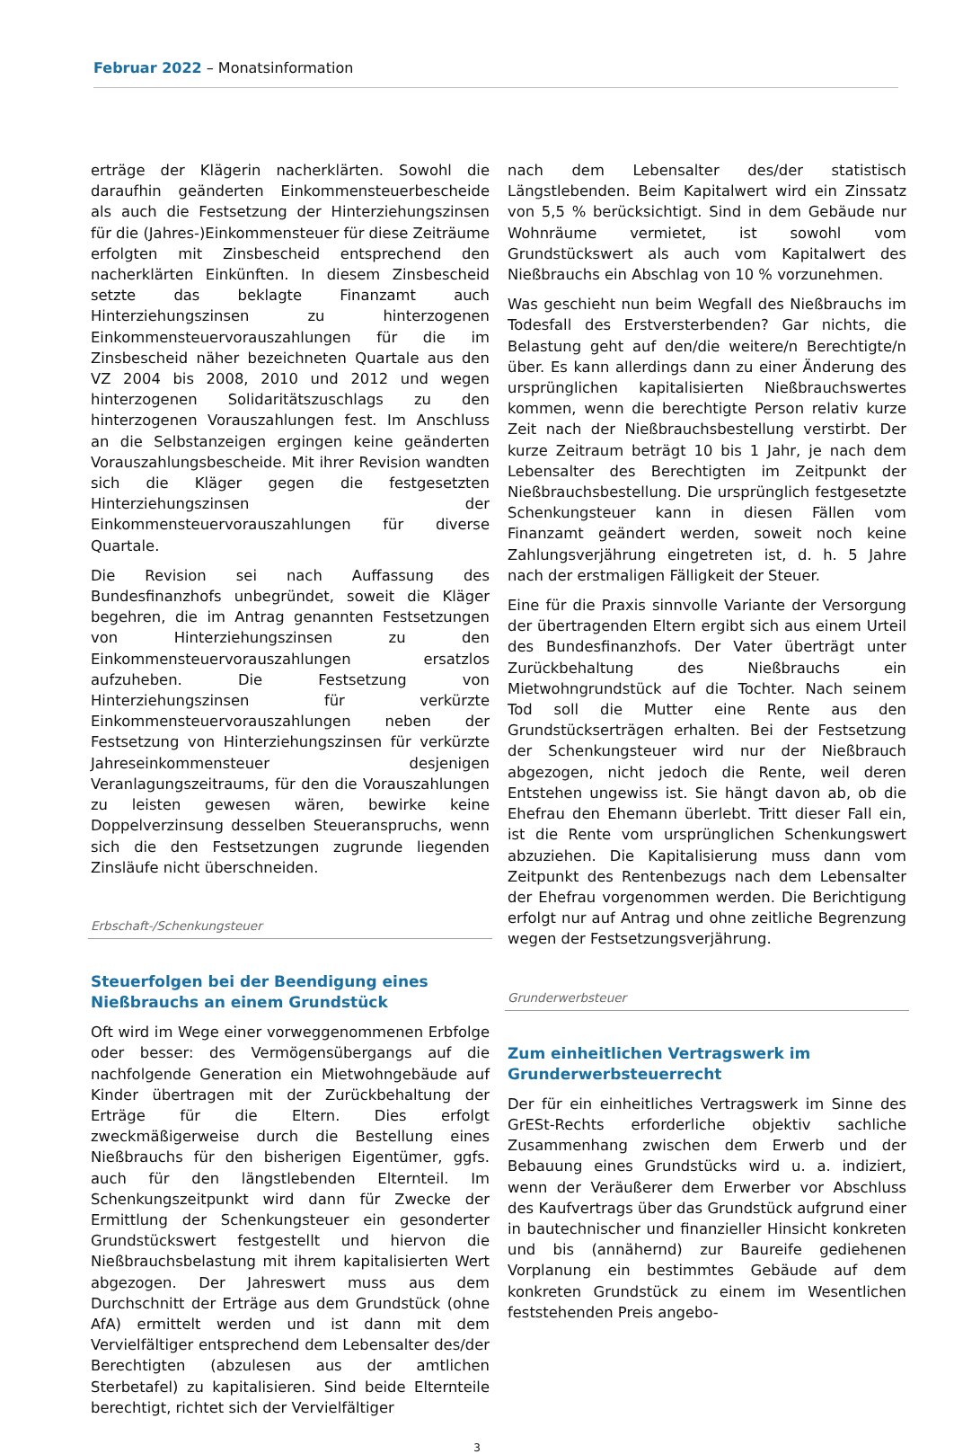Februar 2022 – Monatsinformation
erträge der Klägerin nacherklärten. Sowohl die daraufhin geänderten Einkommensteuerbescheide als auch die Festsetzung der Hinterziehungszinsen für die (Jahres-)Einkommensteuer für diese Zeiträume erfolgten mit Zinsbescheid entsprechend den nacherklärten Einkünften. In diesem Zinsbescheid setzte das beklagte Finanzamt auch Hinterziehungszinsen zu hinterzogenen Einkommensteuervorauszahlungen für die im Zinsbescheid näher bezeichneten Quartale aus den VZ 2004 bis 2008, 2010 und 2012 und wegen hinterzogenen Solidaritätszuschlags zu den hinterzogenen Vorauszahlungen fest. Im Anschluss an die Selbstanzeigen ergingen keine geänderten Vorauszahlungsbescheide. Mit ihrer Revision wandten sich die Kläger gegen die festgesetzten Hinterziehungszinsen der Einkommensteuervorauszahlungen für diverse Quartale.
Die Revision sei nach Auffassung des Bundesfinanzhofs unbegründet, soweit die Kläger begehren, die im Antrag genannten Festsetzungen von Hinterziehungszinsen zu den Einkommensteuervorauszahlungen ersatzlos aufzuheben. Die Festsetzung von Hinterziehungszinsen für verkürzte Einkommensteuervorauszahlungen neben der Festsetzung von Hinterziehungszinsen für verkürzte Jahreseinkommensteuer desjenigen Veranlagungszeitraums, für den die Vorauszahlungen zu leisten gewesen wären, bewirke keine Doppelverzinsung desselben Steueranspruchs, wenn sich die den Festsetzungen zugrunde liegenden Zinsläufe nicht überschneiden.
Erbschaft-/Schenkungsteuer
Steuerfolgen bei der Beendigung eines Nießbrauchs an einem Grundstück
Oft wird im Wege einer vorweggenommenen Erbfolge oder besser: des Vermögensübergangs auf die nachfolgende Generation ein Mietwohngebäude auf Kinder übertragen mit der Zurückbehaltung der Erträge für die Eltern. Dies erfolgt zweckmäßigerweise durch die Bestellung eines Nießbrauchs für den bisherigen Eigentümer, ggfs. auch für den längstlebenden Elternteil. Im Schenkungszeitpunkt wird dann für Zwecke der Ermittlung der Schenkungsteuer ein gesonderter Grundstückswert festgestellt und hiervon die Nießbrauchsbelastung mit ihrem kapitalisierten Wert abgezogen. Der Jahreswert muss aus dem Durchschnitt der Erträge aus dem Grundstück (ohne AfA) ermittelt werden und ist dann mit dem Vervielfältiger entsprechend dem Lebensalter des/der Berechtigten (abzulesen aus der amtlichen Sterbetafel) zu kapitalisieren. Sind beide Elternteile berechtigt, richtet sich der Vervielfältiger
nach dem Lebensalter des/der statistisch Längstlebenden. Beim Kapitalwert wird ein Zinssatz von 5,5 % berücksichtigt. Sind in dem Gebäude nur Wohnräume vermietet, ist sowohl vom Grundstückswert als auch vom Kapitalwert des Nießbrauchs ein Abschlag von 10 % vorzunehmen.
Was geschieht nun beim Wegfall des Nießbrauchs im Todesfall des Erstversterbenden? Gar nichts, die Belastung geht auf den/die weitere/n Berechtigte/n über. Es kann allerdings dann zu einer Änderung des ursprünglichen kapitalisierten Nießbrauchswertes kommen, wenn die berechtigte Person relativ kurze Zeit nach der Nießbrauchsbestellung verstirbt. Der kurze Zeitraum beträgt 10 bis 1 Jahr, je nach dem Lebensalter des Berechtigten im Zeitpunkt der Nießbrauchsbestellung. Die ursprünglich festgesetzte Schenkungsteuer kann in diesen Fällen vom Finanzamt geändert werden, soweit noch keine Zahlungsverjährung eingetreten ist, d. h. 5 Jahre nach der erstmaligen Fälligkeit der Steuer.
Eine für die Praxis sinnvolle Variante der Versorgung der übertragenden Eltern ergibt sich aus einem Urteil des Bundesfinanzhofs. Der Vater überträgt unter Zurückbehaltung des Nießbrauchs ein Mietwohngrundstück auf die Tochter. Nach seinem Tod soll die Mutter eine Rente aus den Grundstückserträgen erhalten. Bei der Festsetzung der Schenkungsteuer wird nur der Nießbrauch abgezogen, nicht jedoch die Rente, weil deren Entstehen ungewiss ist. Sie hängt davon ab, ob die Ehefrau den Ehemann überlebt. Tritt dieser Fall ein, ist die Rente vom ursprünglichen Schenkungswert abzuziehen. Die Kapitalisierung muss dann vom Zeitpunkt des Rentenbezugs nach dem Lebensalter der Ehefrau vorgenommen werden. Die Berichtigung erfolgt nur auf Antrag und ohne zeitliche Begrenzung wegen der Festsetzungsverjährung.
Grunderwerbsteuer
Zum einheitlichen Vertragswerk im Grunderwerbsteuerrecht
Der für ein einheitliches Vertragswerk im Sinne des GrESt-Rechts erforderliche objektiv sachliche Zusammenhang zwischen dem Erwerb und der Bebauung eines Grundstücks wird u. a. indiziert, wenn der Veräußerer dem Erwerber vor Abschluss des Kaufvertrags über das Grundstück aufgrund einer in bautechnischer und finanzieller Hinsicht konkreten und bis (annähernd) zur Baureife gediehenen Vorplanung ein bestimmtes Gebäude auf dem konkreten Grundstück zu einem im Wesentlichen feststehenden Preis angebo-
3